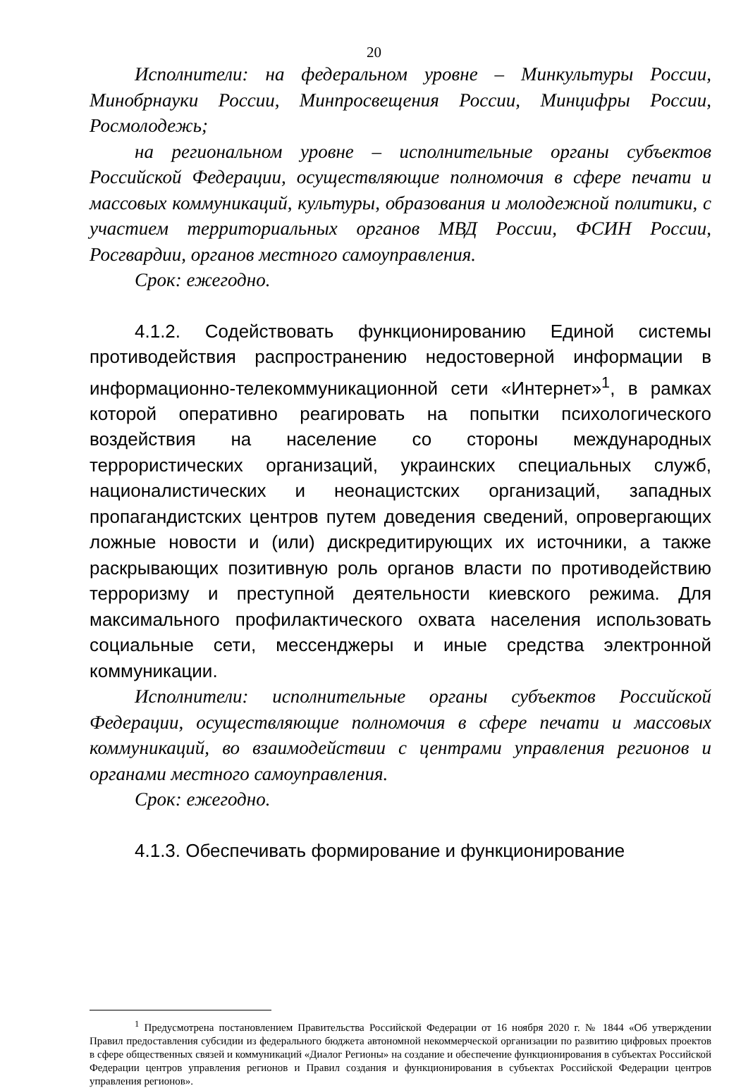20
Исполнители: на федеральном уровне – Минкультуры России, Минобрнауки России, Минпросвещения России, Минцифры России, Росмолодежь;
на региональном уровне – исполнительные органы субъектов Российской Федерации, осуществляющие полномочия в сфере печати и массовых коммуникаций, культуры, образования и молодежной политики, с участием территориальных органов МВД России, ФСИН России, Росгвардии, органов местного самоуправления.
Срок: ежегодно.
4.1.2. Содействовать функционированию Единой системы противодействия распространению недостоверной информации в информационно-телекоммуникационной сети «Интернет»<sup>1</sup>, в рамках которой оперативно реагировать на попытки психологического воздействия на население со стороны международных террористических организаций, украинских специальных служб, националистических и неонацистских организаций, западных пропагандистских центров путем доведения сведений, опровергающих ложные новости и (или) дискредитирующих их источники, а также раскрывающих позитивную роль органов власти по противодействию терроризму и преступной деятельности киевского режима. Для максимального профилактического охвата населения использовать социальные сети, мессенджеры и иные средства электронной коммуникации.
Исполнители: исполнительные органы субъектов Российской Федерации, осуществляющие полномочия в сфере печати и массовых коммуникаций, во взаимодействии с центрами управления регионов и органами местного самоуправления.
Срок: ежегодно.
4.1.3. Обеспечивать формирование и функционирование
<sup>1</sup> Предусмотрена постановлением Правительства Российской Федерации от 16 ноября 2020 г. № 1844 «Об утверждении Правил предоставления субсидии из федерального бюджета автономной некоммерческой организации по развитию цифровых проектов в сфере общественных связей и коммуникаций «Диалог Регионы» на создание и обеспечение функционирования в субъектах Российской Федерации центров управления регионов и Правил создания и функционирования в субъектах Российской Федерации центров управления регионов».